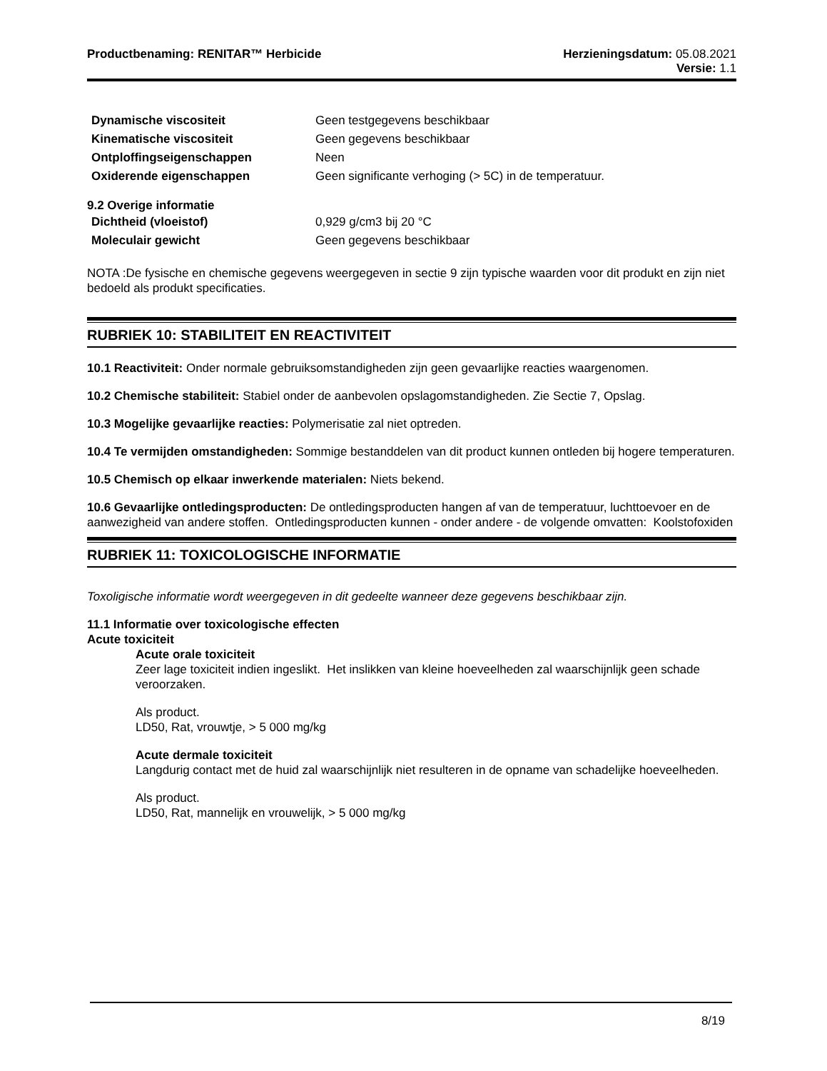Productbenaming: RENITAR™ Herbicide
Herzieningsdatum: 05.08.2021
Versie: 1.1
| Dynamische viscositeit | Geen testgegevens beschikbaar |
| Kinematische viscositeit | Geen gegevens beschikbaar |
| Ontploffingseigenschappen | Neen |
| Oxiderende eigenschappen | Geen significante verhoging (> 5C) in de temperatuur. |
9.2 Overige informatie
| Dichtheid (vloeistof) | 0,929 g/cm3 bij 20 °C |
| Moleculair gewicht | Geen gegevens beschikbaar |
NOTA :De fysische en chemische gegevens weergegeven in sectie 9 zijn typische waarden voor dit produkt en zijn niet bedoeld als produkt specificaties.
RUBRIEK 10: STABILITEIT EN REACTIVITEIT
10.1 Reactiviteit: Onder normale gebruiksomstandigheden zijn geen gevaarlijke reacties waargenomen.
10.2 Chemische stabiliteit: Stabiel onder de aanbevolen opslagomstandigheden. Zie Sectie 7, Opslag.
10.3 Mogelijke gevaarlijke reacties: Polymerisatie zal niet optreden.
10.4 Te vermijden omstandigheden: Sommige bestanddelen van dit product kunnen ontleden bij hogere temperaturen.
10.5 Chemisch op elkaar inwerkende materialen: Niets bekend.
10.6 Gevaarlijke ontledingsproducten: De ontledingsproducten hangen af van de temperatuur, luchttoevoer en de aanwezigheid van andere stoffen. Ontledingsproducten kunnen - onder andere - de volgende omvatten: Koolstofoxiden
RUBRIEK 11: TOXICOLOGISCHE INFORMATIE
Toxoligische informatie wordt weergegeven in dit gedeelte wanneer deze gegevens beschikbaar zijn.
11.1 Informatie over toxicologische effecten
Acute toxiciteit
Acute orale toxiciteit
Zeer lage toxiciteit indien ingeslikt. Het inslikken van kleine hoeveelheden zal waarschijnlijk geen schade veroorzaken.
Als product.
LD50, Rat, vrouwtje, > 5 000 mg/kg
Acute dermale toxiciteit
Langdurig contact met de huid zal waarschijnlijk niet resulteren in de opname van schadelijke hoeveelheden.
Als product.
LD50, Rat, mannelijk en vrouwelijk, > 5 000 mg/kg
8/19